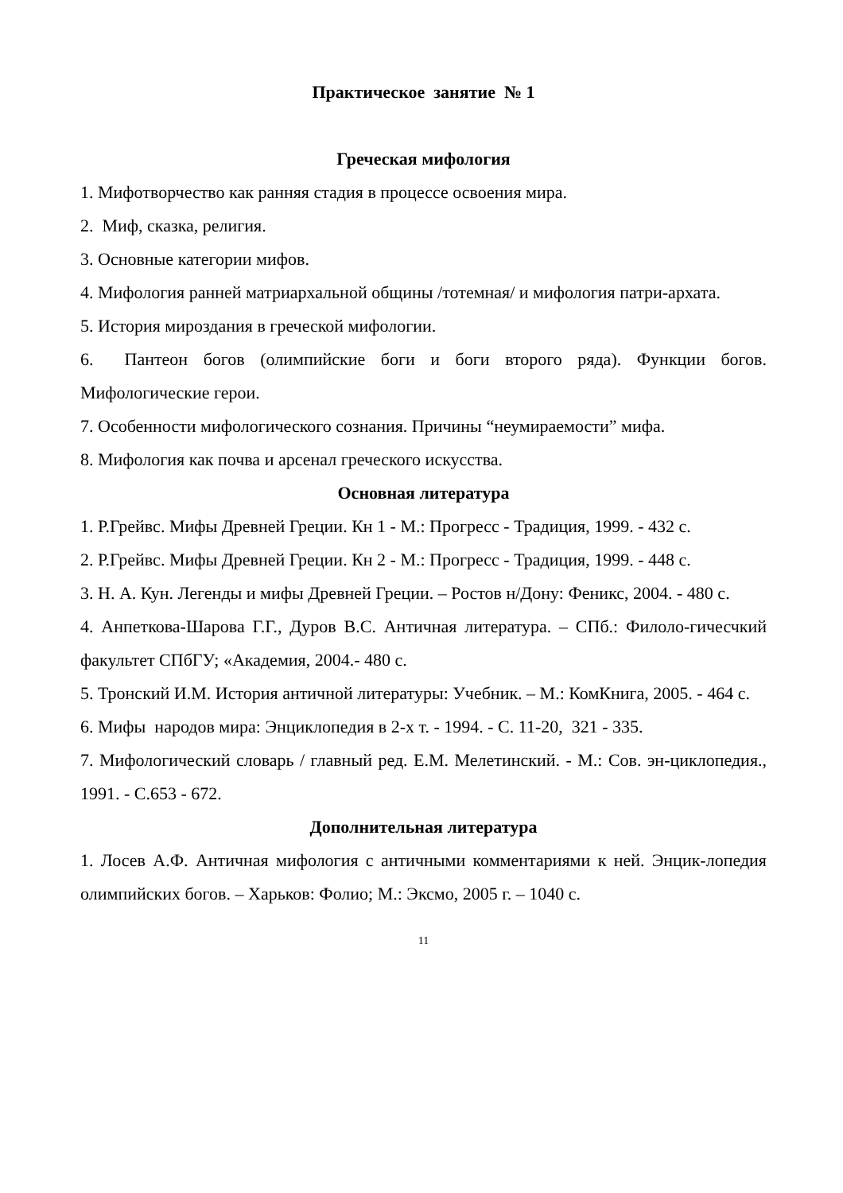Практическое занятие № 1
Греческая мифология
1. Мифотворчество как ранняя стадия в процессе освоения мира.
2. Миф, сказка, религия.
3. Основные категории мифов.
4. Мифология ранней матриархальной общины /тотемная/ и мифология патри-архата.
5. История мироздания в греческой мифологии.
6. Пантеон богов (олимпийские боги и боги второго ряда). Функции богов. Мифологические герои.
7. Особенности мифологического сознания. Причины “неумираемости” мифа.
8. Мифология как почва и арсенал греческого искусства.
Основная литература
1. Р.Грейвс. Мифы Древней Греции. Кн 1 - М.: Прогресс - Традиция, 1999. - 432 с.
2. Р.Грейвс. Мифы Древней Греции. Кн 2 - М.: Прогресс - Традиция, 1999. - 448 с.
3. Н. А. Кун. Легенды и мифы Древней Греции. – Ростов н/Дону: Феникс, 2004. - 480 с.
4. Анпеткова-Шарова Г.Г., Дуров В.С. Античная литература. – СПб.: Филоло-гичесчкий факультет СПбГУ; «Академия, 2004.- 480 с.
5. Тронский И.М. История античной литературы: Учебник. – М.: КомКнига, 2005. - 464 с.
6. Мифы народов мира: Энциклопедия в 2-х т. - 1994. - С. 11-20, 321 - 335.
7. Мифологический словарь / главный ред. Е.М. Мелетинский. - М.: Сов. эн-циклопедия., 1991. - С.653 - 672.
Дополнительная литература
1. Лосев А.Ф. Античная мифология с античными комментариями к ней. Энцик-лопедия олимпийских богов. – Харьков: Фолио; М.: Эксмо, 2005 г. – 1040 с.
11